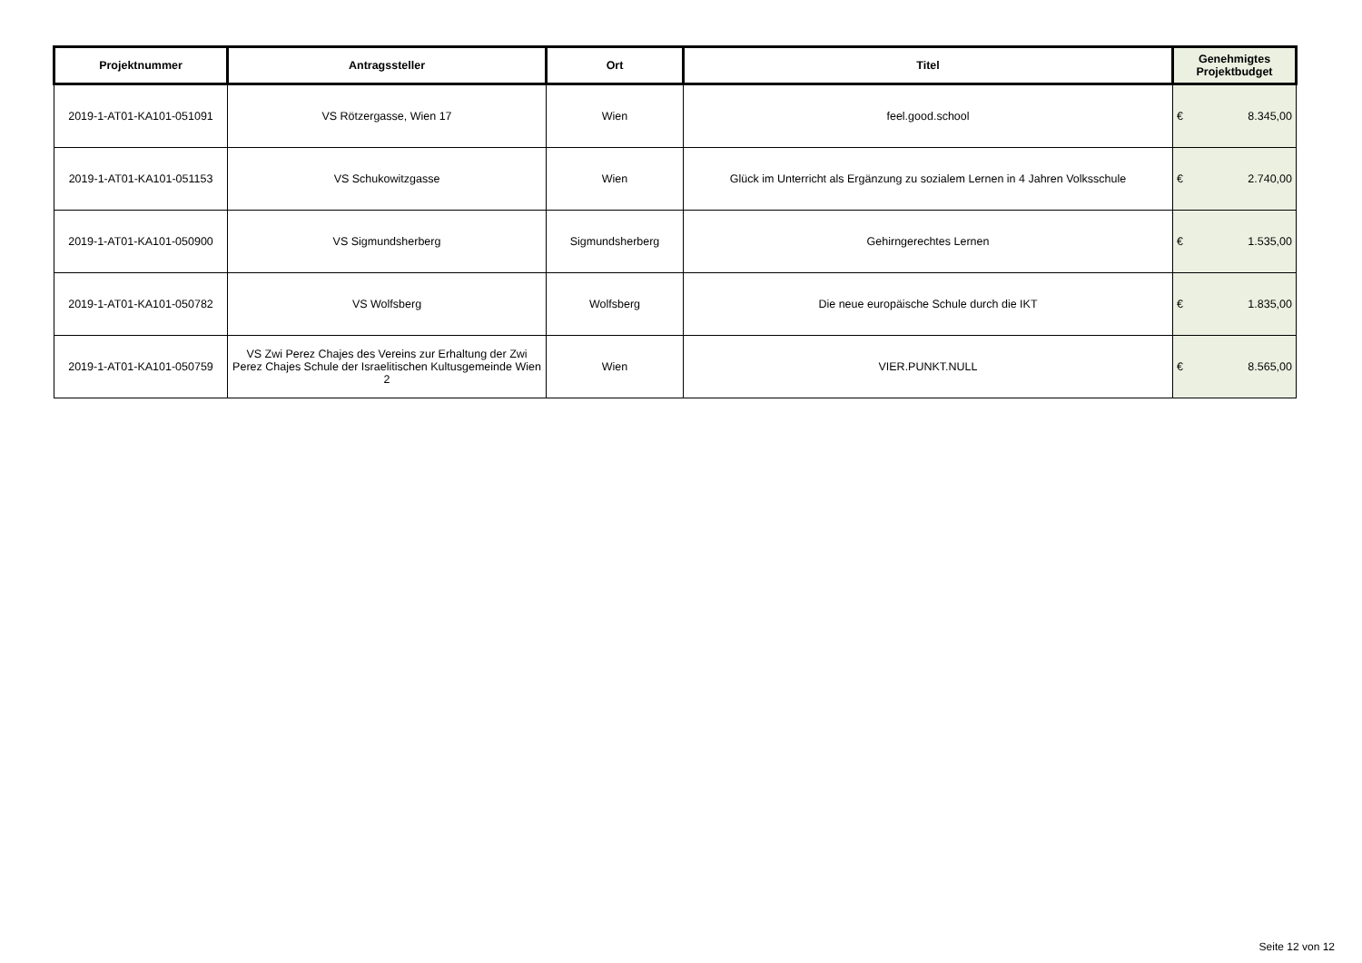| Projektnummer | Antragssteller | Ort | Titel | Genehmigtes Projektbudget |
| --- | --- | --- | --- | --- |
| 2019-1-AT01-KA101-051091 | VS Rötzergasse, Wien 17 | Wien | feel.good.school | € 8.345,00 |
| 2019-1-AT01-KA101-051153 | VS Schukowitzgasse | Wien | Glück im Unterricht als Ergänzung zu sozialem Lernen in 4 Jahren Volksschule | € 2.740,00 |
| 2019-1-AT01-KA101-050900 | VS Sigmundsherberg | Sigmundsherberg | Gehirngerechtes Lernen | € 1.535,00 |
| 2019-1-AT01-KA101-050782 | VS Wolfsberg | Wolfsberg | Die neue europäische Schule durch die IKT | € 1.835,00 |
| 2019-1-AT01-KA101-050759 | VS Zwi Perez Chajes des Vereins zur Erhaltung der Zwi Perez Chajes Schule der Israelitischen Kultusgemeinde Wien 2 | Wien | VIER.PUNKT.NULL | € 8.565,00 |
Seite 12 von 12